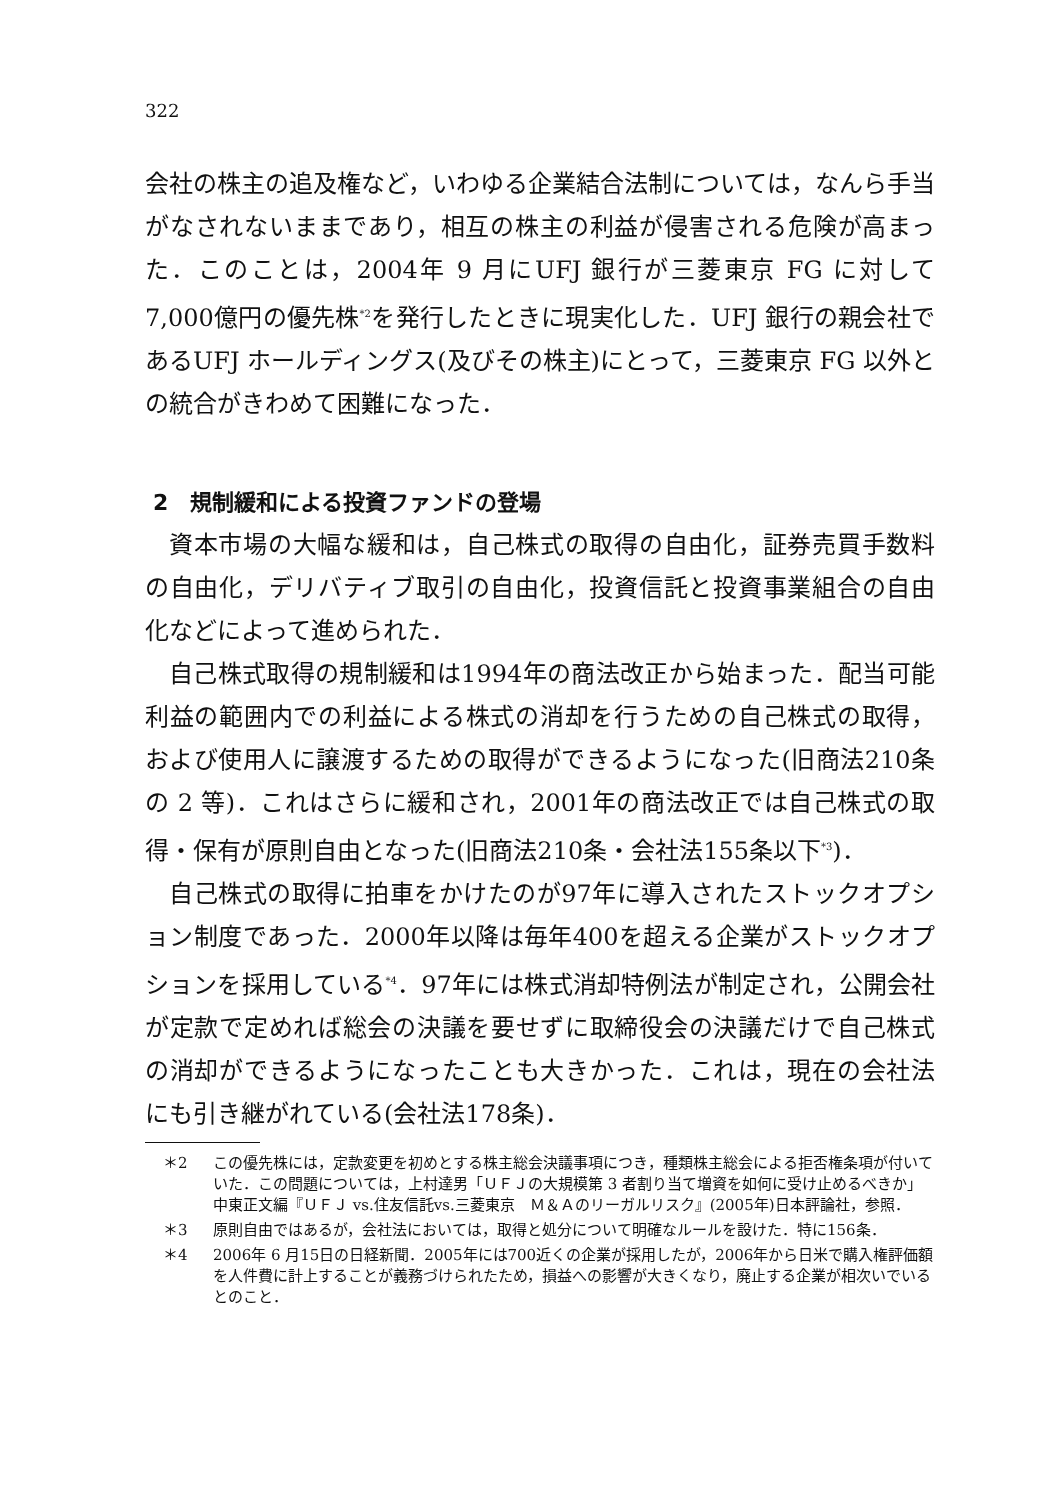322
会社の株主の追及権など，いわゆる企業結合法制については，なんら手当がなされないままであり，相互の株主の利益が侵害される危険が高まった．このことは，2004年 9 月にUFJ 銀行が三菱東京 FG に対して7,000億円の優先株<sup>*2</sup>を発行したときに現実化した．UFJ 銀行の親会社であるUFJ ホールディングス(及びその株主)にとって，三菱東京 FG 以外との統合がきわめて困難になった．
2　規制緩和による投資ファンドの登場
資本市場の大幅な緩和は，自己株式の取得の自由化，証券売買手数料の自由化，デリバティブ取引の自由化，投資信託と投資事業組合の自由化などによって進められた．
自己株式取得の規制緩和は1994年の商法改正から始まった．配当可能利益の範囲内での利益による株式の消却を行うための自己株式の取得，および使用人に譲渡するための取得ができるようになった(旧商法210条の 2 等)．これはさらに緩和され，2001年の商法改正では自己株式の取得・保有が原則自由となった(旧商法210条・会社法155条以下<sup>*3</sup>)．
自己株式の取得に拍車をかけたのが97年に導入されたストックオプション制度であった．2000年以降は毎年400を超える企業がストックオプションを採用している<sup>*4</sup>．97年には株式消却特例法が制定され，公開会社が定款で定めれば総会の決議を要せずに取締役会の決議だけで自己株式の消却ができるようになったことも大きかった．これは，現在の会社法にも引き継がれている(会社法178条)．
＊2 この優先株には，定款変更を初めとする株主総会決議事項につき，種類株主総会による拒否権条項が付いていた．この問題については，上村達男「ＵＦＪの大規模第 3 者割り当て増資を如何に受け止めるべきか」中東正文編『ＵＦＪ vs.住友信託vs.三菱東京　Ｍ＆Ａのリーガルリスク』(2005年)日本評論社，参照．
＊3 原則自由ではあるが，会社法においては，取得と処分について明確なルールを設けた．特に156条．
＊4 2006年 6 月15日の日経新聞．2005年には700近くの企業が採用したが，2006年から日米で購入権評価額を人件費に計上することが義務づけられたため，損益への影響が大きくなり，廃止する企業が相次いでいるとのこと．